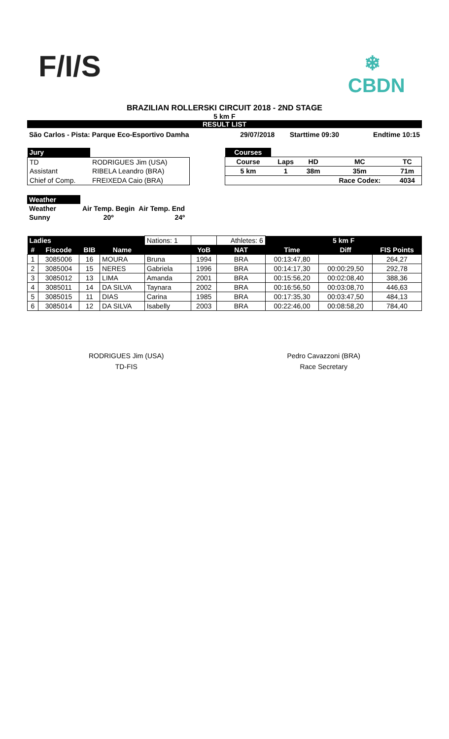F/I/S
❄
CBDN
BRAZILIAN ROLLERSKI CIRCUIT 2018 - 2ND STAGE
5 km F
RESULT LIST
| São Carlos - Pista: Parque Eco-Esportivo Damha | 29/07/2018 | Starttime 09:30 | Endtime 10:15 |
| Jury | |
| TD | RODRIGUES Jim (USA) |
| Assistant | RIBELA Leandro (BRA) |
| Chief of Comp. | FREIXEDA Caio (BRA) |
| Courses | | | | |
| Course | Laps | HD | MC | TC |
| 5 km | 1 | 38m | 35m | 71m |
| | | | Race Codex: | 4034 |
| Weather | | |
| Weather | Air Temp. Begin | Air Temp. End |
| Sunny | 20º | 24º |
| Ladies | | | | Nations: 1 | | Athletes: 6 | 5 km F | | |
| # | Fiscode | BIB | Name | | YoB | NAT | Time | Diff | FIS Points |
| 1 | 3085006 | 16 | MOURA | Bruna | 1994 | BRA | 00:13:47,80 | | 264,27 |
| 2 | 3085004 | 15 | NERES | Gabriela | 1996 | BRA | 00:14:17,30 | 00:00:29,50 | 292,78 |
| 3 | 3085012 | 13 | LIMA | Amanda | 2001 | BRA | 00:15:56,20 | 00:02:08,40 | 388,36 |
| 4 | 3085011 | 14 | DA SILVA | Taynara | 2002 | BRA | 00:16:56,50 | 00:03:08,70 | 446,63 |
| 5 | 3085015 | 11 | DIAS | Carina | 1985 | BRA | 00:17:35,30 | 00:03:47,50 | 484,13 |
| 6 | 3085014 | 12 | DA SILVA | Isabelly | 2003 | BRA | 00:22:46,00 | 00:08:58,20 | 784,40 |
RODRIGUES Jim (USA)
TD-FIS
Pedro Cavazzoni (BRA)
Race Secretary